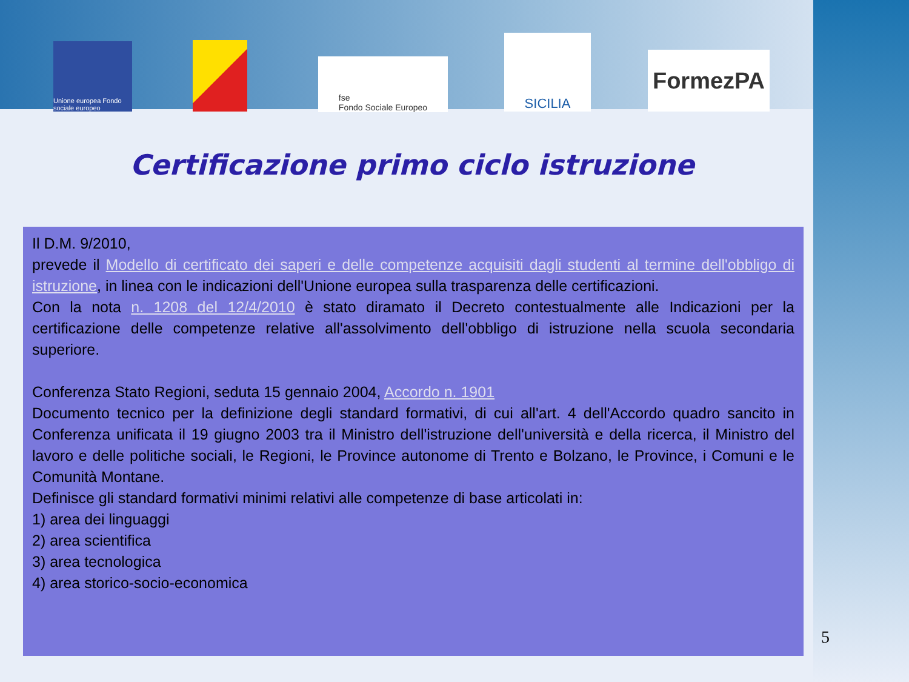Unione europea Fondo sociale europeo
fse
Fondo Sociale Europeo
SICILIA
FormezPA
Certificazione primo ciclo istruzione
Il D.M. 9/2010,
prevede il Modello di certificato dei saperi e delle competenze acquisiti dagli studenti al termine dell'obbligo di istruzione, in linea con le indicazioni dell'Unione europea sulla trasparenza delle certificazioni.
Con la nota n. 1208 del 12/4/2010 è stato diramato il Decreto contestualmente alle Indicazioni per la certificazione delle competenze relative all'assolvimento dell'obbligo di istruzione nella scuola secondaria superiore.
Conferenza Stato Regioni, seduta 15 gennaio 2004, Accordo n. 1901
Documento tecnico per la definizione degli standard formativi, di cui all'art. 4 dell'Accordo quadro sancito in Conferenza unificata il 19 giugno 2003 tra il Ministro dell'istruzione dell'università e della ricerca, il Ministro del lavoro e delle politiche sociali, le Regioni, le Province autonome di Trento e Bolzano, le Province, i Comuni e le Comunità Montane.
Definisce gli standard formativi minimi relativi alle competenze di base articolati in:
1) area dei linguaggi
2) area scientifica
3) area tecnologica
4) area storico-socio-economica
5